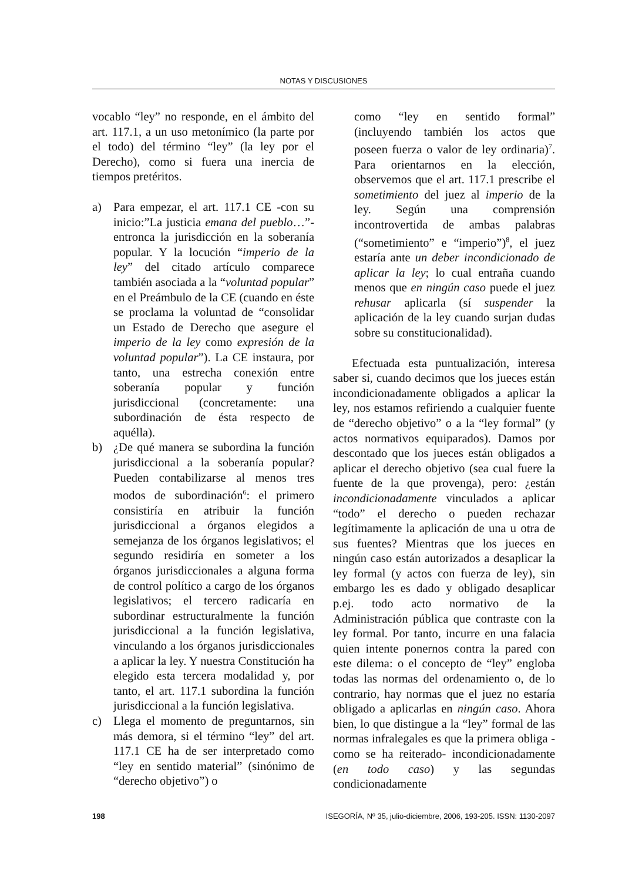NOTAS Y DISCUSIONES
vocablo “ley” no responde, en el ámbito del art. 117.1, a un uso metonímico (la parte por el todo) del término “ley” (la ley por el Derecho), como si fuera una inercia de tiempos pretéritos.
a) Para empezar, el art. 117.1 CE -con su inicio:”La justicia emana del pueblo…”- entronca la jurisdicción en la soberanía popular. Y la locución “imperio de la ley” del citado artículo comparece también asociada a la “voluntad popular” en el Preámbulo de la CE (cuando en éste se proclama la voluntad de “consolidar un Estado de Derecho que asegure el imperio de la ley como expresión de la voluntad popular”). La CE instaura, por tanto, una estrecha conexión entre soberanía popular y función jurisdiccional (concretamente: una subordinación de ésta respecto de aquélla).
b) ¿De qué manera se subordina la función jurisdiccional a la soberanía popular? Pueden contabilizarse al menos tres modos de subordinación<sup>6</sup>: el primero consistiría en atribuir la función jurisdiccional a órganos elegidos a semejanza de los órganos legislativos; el segundo residiría en someter a los órganos jurisdiccionales a alguna forma de control político a cargo de los órganos legislativos; el tercero radicaría en subordinar estructuralmente la función jurisdiccional a la función legislativa, vinculando a los órganos jurisdiccionales a aplicar la ley. Y nuestra Constitución ha elegido esta tercera modalidad y, por tanto, el art. 117.1 subordina la función jurisdiccional a la función legislativa.
c) Llega el momento de preguntarnos, sin más demora, si el término “ley” del art. 117.1 CE ha de ser interpretado como “ley en sentido material” (sinónimo de “derecho objetivo”) o
como “ley en sentido formal” (incluyendo también los actos que poseen fuerza o valor de ley ordinaria)<sup>7</sup>. Para orientarnos en la elección, observemos que el art. 117.1 prescribe el sometimiento del juez al imperio de la ley. Según una comprensión incontrovertida de ambas palabras (“sometimiento” e “imperio”)<sup>8</sup>, el juez estaría ante un deber incondicionado de aplicar la ley; lo cual entraña cuando menos que en ningún caso puede el juez rehusar aplicarla (sí suspender la aplicación de la ley cuando surjan dudas sobre su constitucionalidad).
Efectuada esta puntualización, interesa saber si, cuando decimos que los jueces están incondicionadamente obligados a aplicar la ley, nos estamos refiriendo a cualquier fuente de “derecho objetivo” o a la “ley formal” (y actos normativos equiparados). Damos por descontado que los jueces están obligados a aplicar el derecho objetivo (sea cual fuere la fuente de la que provenga), pero: ¿están incondicionadamente vinculados a aplicar “todo” el derecho o pueden rechazar legítimamente la aplicación de una u otra de sus fuentes? Mientras que los jueces en ningún caso están autorizados a desaplicar la ley formal (y actos con fuerza de ley), sin embargo les es dado y obligado desaplicar p.ej. todo acto normativo de la Administración pública que contraste con la ley formal. Por tanto, incurre en una falacia quien intente ponernos contra la pared con este dilema: o el concepto de “ley” engloba todas las normas del ordenamiento o, de lo contrario, hay normas que el juez no estaría obligado a aplicarlas en ningún caso. Ahora bien, lo que distingue a la “ley” formal de las normas infralegales es que la primera obliga -como se ha reiterado- incondicionadamente (en todo caso) y las segundas condicionadamente
198 ISEGORÍA, Nº 35, julio-diciembre, 2006, 193-205. ISSN: 1130-2097